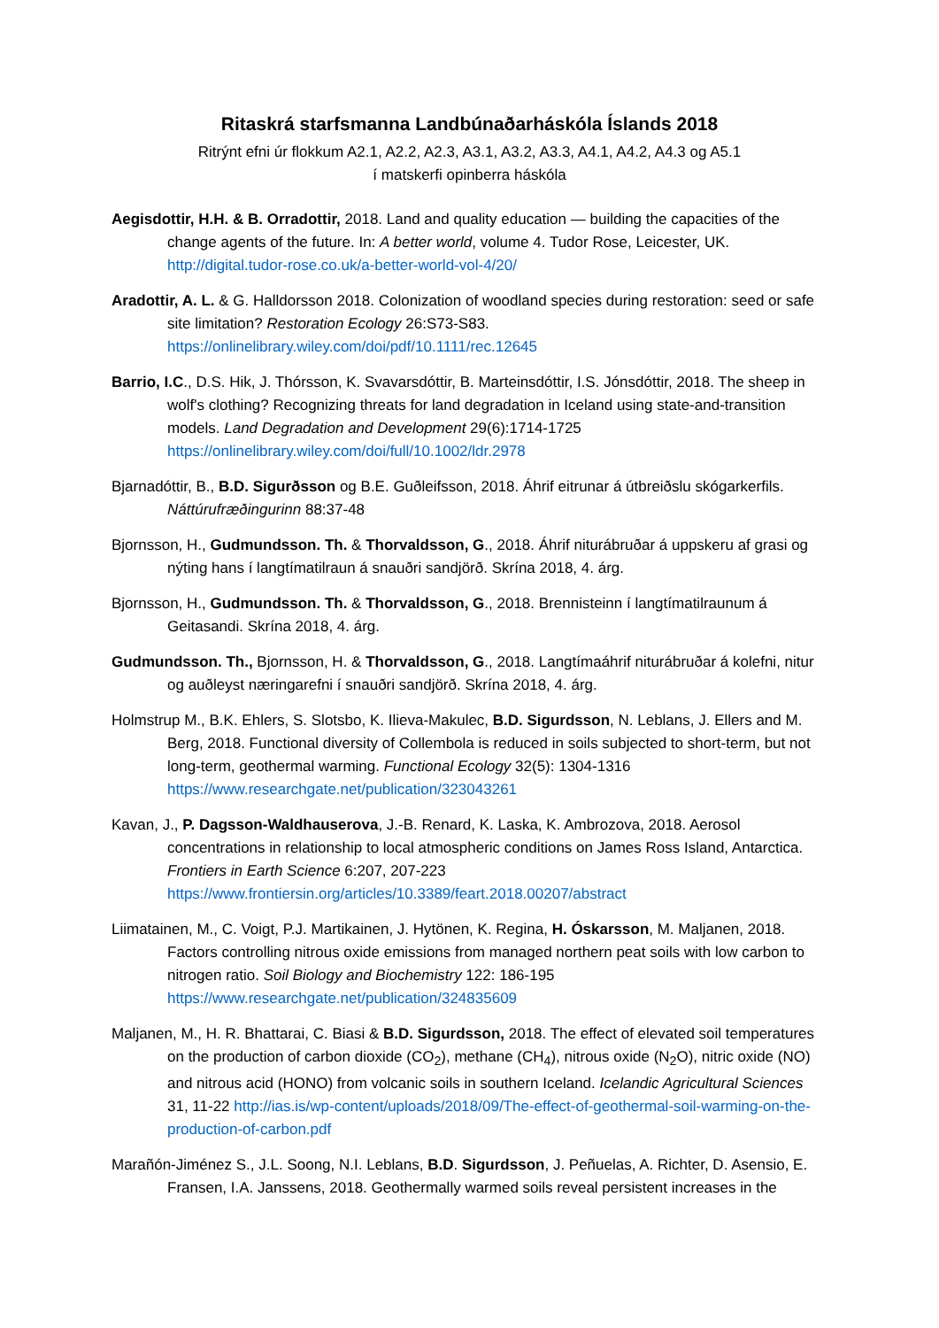Ritaskrá starfsmanna Landbúnaðarháskóla Íslands 2018
Ritrýnt efni úr flokkum A2.1, A2.2, A2.3, A3.1, A3.2, A3.3, A4.1, A4.2, A4.3 og A5.1
í matskerfi opinberra háskóla
Aegisdottir, H.H. & B. Orradottir, 2018. Land and quality education — building the capacities of the change agents of the future. In: A better world, volume 4. Tudor Rose, Leicester, UK. http://digital.tudor-rose.co.uk/a-better-world-vol-4/20/
Aradottir, A. L. & G. Halldorsson 2018. Colonization of woodland species during restoration: seed or safe site limitation? Restoration Ecology 26:S73-S83. https://onlinelibrary.wiley.com/doi/pdf/10.1111/rec.12645
Barrio, I.C., D.S. Hik, J. Thórsson, K. Svavarsdóttir, B. Marteinsdóttir, I.S. Jónsdóttir, 2018. The sheep in wolf's clothing? Recognizing threats for land degradation in Iceland using state-and-transition models. Land Degradation and Development 29(6):1714-1725 https://onlinelibrary.wiley.com/doi/full/10.1002/ldr.2978
Bjarnadóttir, B., B.D. Sigurðsson og B.E. Guðleifsson, 2018. Áhrif eitrunar á útbreiðslu skógarkerfils. Náttúrufræðingurinn 88:37-48
Bjornsson, H., Gudmundsson. Th. & Thorvaldsson, G., 2018. Áhrif niturábruðar á uppskeru af grasi og nýting hans í langtímatilraun á snauðri sandjörð. Skrína 2018, 4. árg.
Bjornsson, H., Gudmundsson. Th. & Thorvaldsson, G., 2018. Brennisteinn í langtímatilraunum á Geitasandi. Skrína 2018, 4. árg.
Gudmundsson. Th., Bjornsson, H. & Thorvaldsson, G., 2018. Langtímaáhrif niturábruðar á kolefni, nitur og auðleyst næringarefni í snauðri sandjörð. Skrína 2018, 4. árg.
Holmstrup M., B.K. Ehlers, S. Slotsbo, K. Ilieva-Makulec, B.D. Sigurdsson, N. Leblans, J. Ellers and M. Berg, 2018. Functional diversity of Collembola is reduced in soils subjected to short-term, but not long-term, geothermal warming. Functional Ecology 32(5): 1304-1316 https://www.researchgate.net/publication/323043261
Kavan, J., P. Dagsson-Waldhauserova, J.-B. Renard, K. Laska, K. Ambrozova, 2018. Aerosol concentrations in relationship to local atmospheric conditions on James Ross Island, Antarctica. Frontiers in Earth Science 6:207, 207-223 https://www.frontiersin.org/articles/10.3389/feart.2018.00207/abstract
Liimatainen, M., C. Voigt, P.J. Martikainen, J. Hytönen, K. Regina, H. Óskarsson, M. Maljanen, 2018. Factors controlling nitrous oxide emissions from managed northern peat soils with low carbon to nitrogen ratio. Soil Biology and Biochemistry 122: 186-195 https://www.researchgate.net/publication/324835609
Maljanen, M., H. R. Bhattarai, C. Biasi & B.D. Sigurdsson, 2018. The effect of elevated soil temperatures on the production of carbon dioxide (CO<sub>2</sub>), methane (CH<sub>4</sub>), nitrous oxide (N<sub>2</sub>O), nitric oxide (NO) and nitrous acid (HONO) from volcanic soils in southern Iceland. Icelandic Agricultural Sciences 31, 11-22 http://ias.is/wp-content/uploads/2018/09/The-effect-of-geothermal-soil-warming-on-the-production-of-carbon.pdf
Marañón-Jiménez S., J.L. Soong, N.I. Leblans, B.D. Sigurdsson, J. Peñuelas, A. Richter, D. Asensio, E. Fransen, I.A. Janssens, 2018. Geothermally warmed soils reveal persistent increases in the